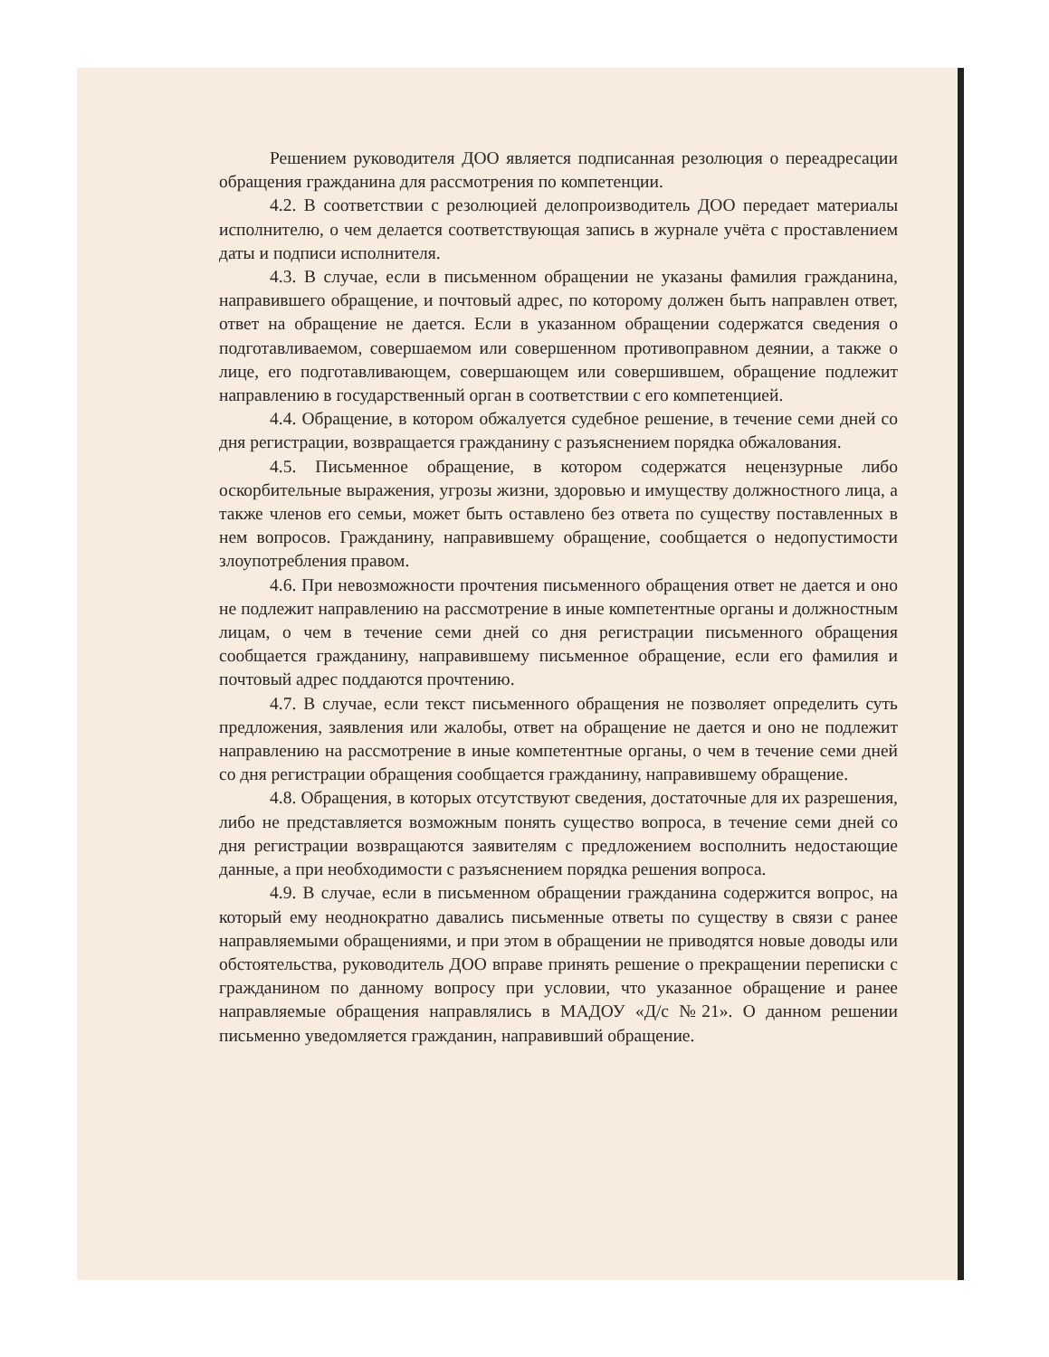Решением руководителя ДОО является подписанная резолюция о переадресации обращения гражданина для рассмотрения по компетенции.
4.2. В соответствии с резолюцией делопроизводитель ДОО передает материалы исполнителю, о чем делается соответствующая запись в журнале учёта с проставлением даты и подписи исполнителя.
4.3. В случае, если в письменном обращении не указаны фамилия гражданина, направившего обращение, и почтовый адрес, по которому должен быть направлен ответ, ответ на обращение не дается. Если в указанном обращении содержатся сведения о подготавливаемом, совершаемом или совершенном противоправном деянии, а также о лице, его подготавливающем, совершающем или совершившем, обращение подлежит направлению в государственный орган в соответствии с его компетенцией.
4.4. Обращение, в котором обжалуется судебное решение, в течение семи дней со дня регистрации, возвращается гражданину с разъяснением порядка обжалования.
4.5. Письменное обращение, в котором содержатся нецензурные либо оскорбительные выражения, угрозы жизни, здоровью и имуществу должностного лица, а также членов его семьи, может быть оставлено без ответа по существу поставленных в нем вопросов. Гражданину, направившему обращение, сообщается о недопустимости злоупотребления правом.
4.6. При невозможности прочтения письменного обращения ответ не дается и оно не подлежит направлению на рассмотрение в иные компетентные органы и должностным лицам, о чем в течение семи дней со дня регистрации письменного обращения сообщается гражданину, направившему письменное обращение, если его фамилия и почтовый адрес поддаются прочтению.
4.7. В случае, если текст письменного обращения не позволяет определить суть предложения, заявления или жалобы, ответ на обращение не дается и оно не подлежит направлению на рассмотрение в иные компетентные органы, о чем в течение семи дней со дня регистрации обращения сообщается гражданину, направившему обращение.
4.8. Обращения, в которых отсутствуют сведения, достаточные для их разрешения, либо не представляется возможным понять существо вопроса, в течение семи дней со дня регистрации возвращаются заявителям с предложением восполнить недостающие данные, а при необходимости с разъяснением порядка решения вопроса.
4.9. В случае, если в письменном обращении гражданина содержится вопрос, на который ему неоднократно давались письменные ответы по существу в связи с ранее направляемыми обращениями, и при этом в обращении не приводятся новые доводы или обстоятельства, руководитель ДОО вправе принять решение о прекращении переписки с гражданином по данному вопросу при условии, что указанное обращение и ранее направляемые обращения направлялись в МАДОУ «Д/с №21». О данном решении письменно уведомляется гражданин, направивший обращение.